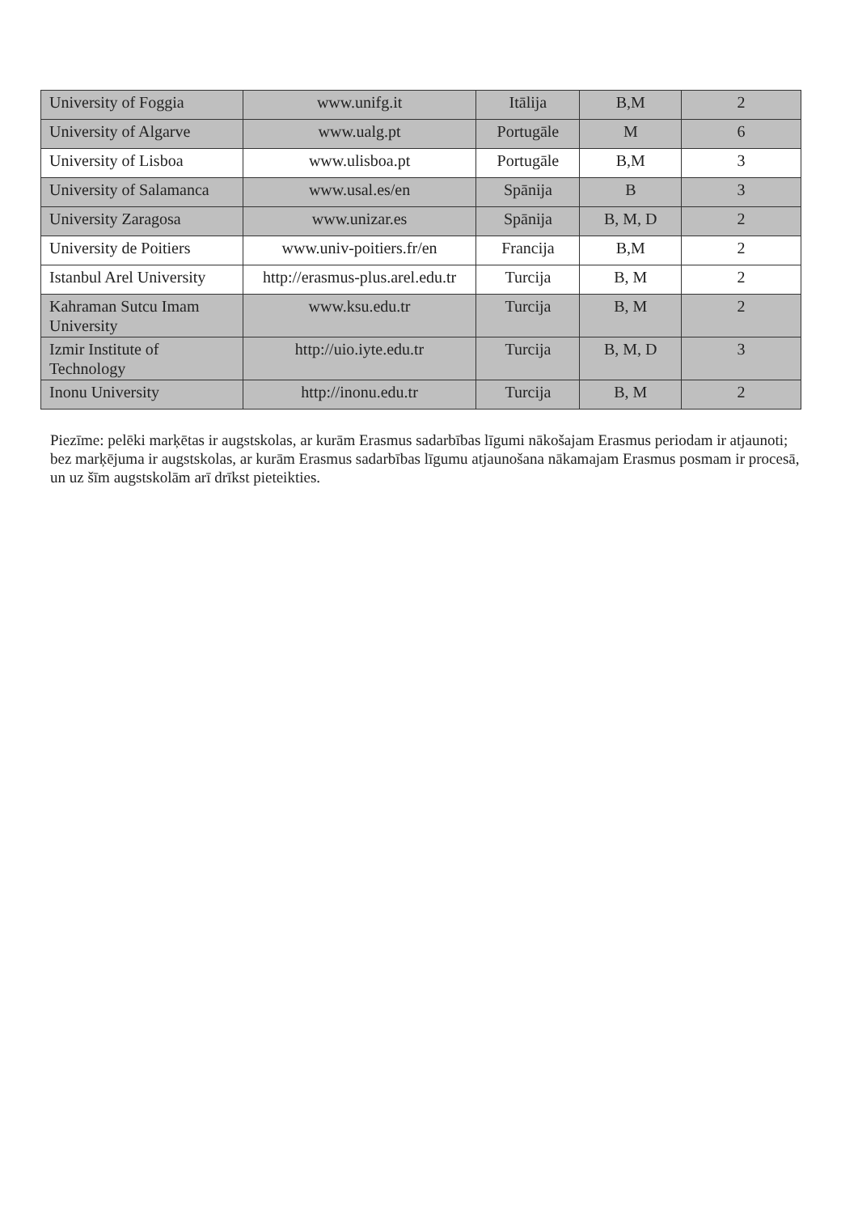| University of Foggia | www.unifg.it | Itālija | B,M | 2 |
| University of Algarve | www.ualg.pt | Portugāle | M | 6 |
| University of Lisboa | www.ulisboa.pt | Portugāle | B,M | 3 |
| University of Salamanca | www.usal.es/en | Spānija | B | 3 |
| University Zaragosa | www.unizar.es | Spānija | B, M, D | 2 |
| University de Poitiers | www.univ-poitiers.fr/en | Francija | B,M | 2 |
| Istanbul Arel University | http://erasmus-plus.arel.edu.tr | Turcija | B, M | 2 |
| Kahraman Sutcu Imam University | www.ksu.edu.tr | Turcija | B, M | 2 |
| Izmir Institute of Technology | http://uio.iyte.edu.tr | Turcija | B, M, D | 3 |
| Inonu University | http://inonu.edu.tr | Turcija | B, M | 2 |
Piezīme: pelēki marķētas ir augstskolas, ar kurām Erasmus sadarbības līgumi nākošajam Erasmus periodam ir atjaunoti; bez marķējuma ir augstskolas, ar kurām Erasmus sadarbības līgumu atjaunošana nākamajam Erasmus posmam ir procesā, un uz šīm augstskolām arī drīkst pieteikties.